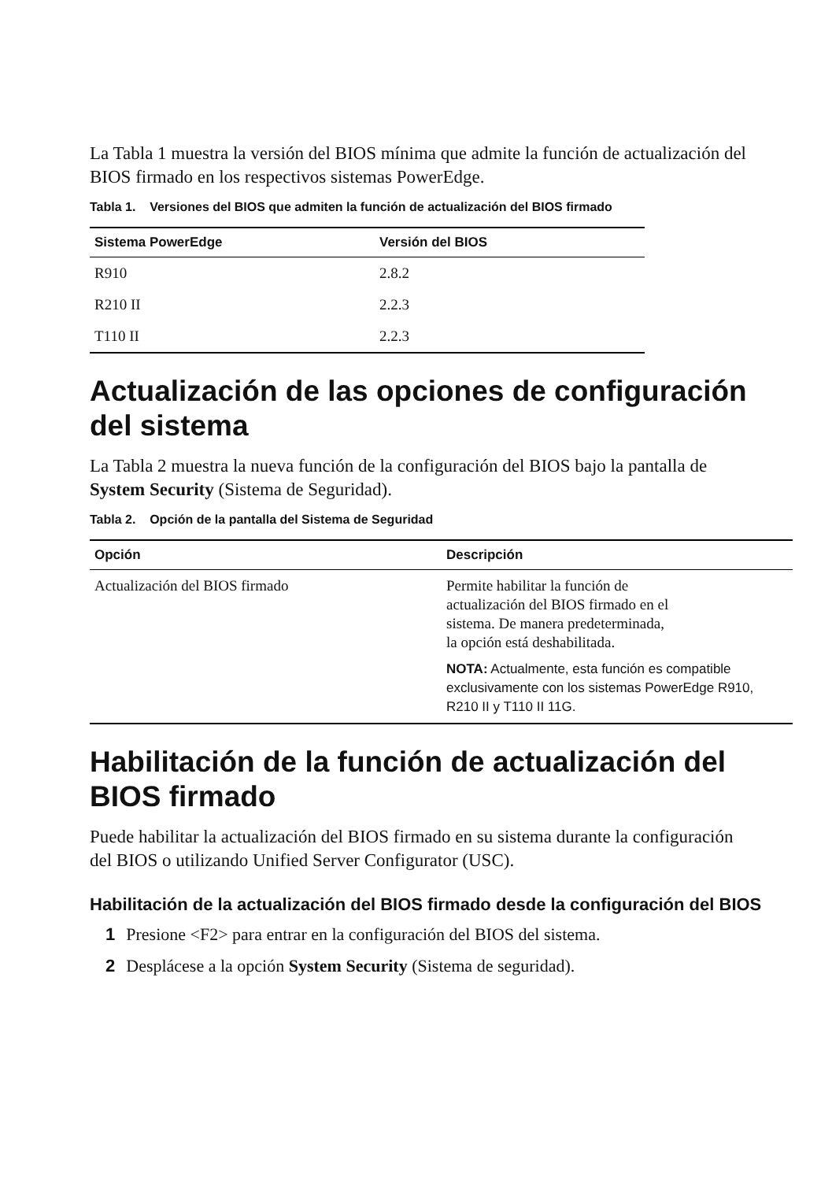La Tabla 1 muestra la versión del BIOS mínima que admite la función de actualización del BIOS firmado en los respectivos sistemas PowerEdge.
Tabla 1. Versiones del BIOS que admiten la función de actualización del BIOS firmado
| Sistema PowerEdge | Versión del BIOS |
| --- | --- |
| R910 | 2.8.2 |
| R210 II | 2.2.3 |
| T110 II | 2.2.3 |
Actualización de las opciones de configuración del sistema
La Tabla 2 muestra la nueva función de la configuración del BIOS bajo la pantalla de System Security (Sistema de Seguridad).
Tabla 2. Opción de la pantalla del Sistema de Seguridad
| Opción | Descripción |
| --- | --- |
| Actualización del BIOS firmado | Permite habilitar la función de actualización del BIOS firmado en el sistema. De manera predeterminada, la opción está deshabilitada. NOTA: Actualmente, esta función es compatible exclusivamente con los sistemas PowerEdge R910, R210 II y T110 II 11G. |
Habilitación de la función de actualización del BIOS firmado
Puede habilitar la actualización del BIOS firmado en su sistema durante la configuración del BIOS o utilizando Unified Server Configurator (USC).
Habilitación de la actualización del BIOS firmado desde la configuración del BIOS
1 Presione <F2> para entrar en la configuración del BIOS del sistema.
2 Desplácese a la opción System Security (Sistema de seguridad).